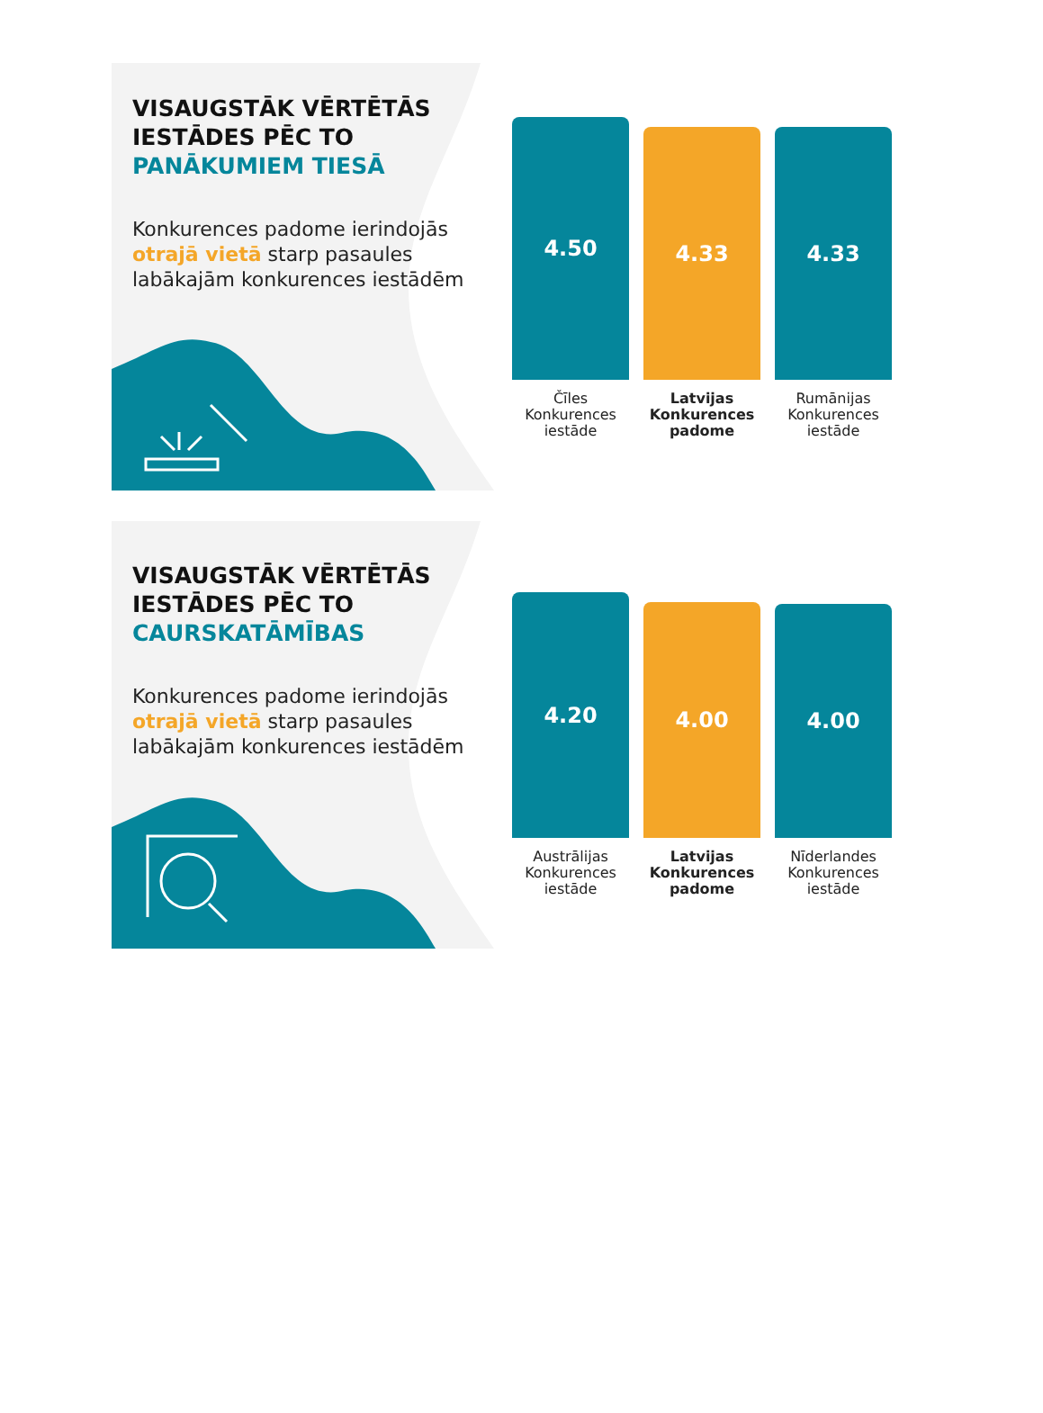VISAUGSTĀK VĒRTĒTĀS IESTĀDES PĒC TO PANĀKUMIEM TIESĀ
Konkurences padome ierindojās otrajā vietā starp pasaules labākajām konkurences iestādēm
4.50
4.33
4.33
Čīles Konkurences iestāde
Latvijas Konkurences padome
Rumānijas Konkurences iestāde
VISAUGSTĀK VĒRTĒTĀS IESTĀDES PĒC TO CAURSKATĀMĪBAS
Konkurences padome ierindojās otrajā vietā starp pasaules labākajām konkurences iestādēm
4.20
4.00
4.00
Austrālijas Konkurences iestāde
Latvijas Konkurences padome
Nīderlandes Konkurences iestāde